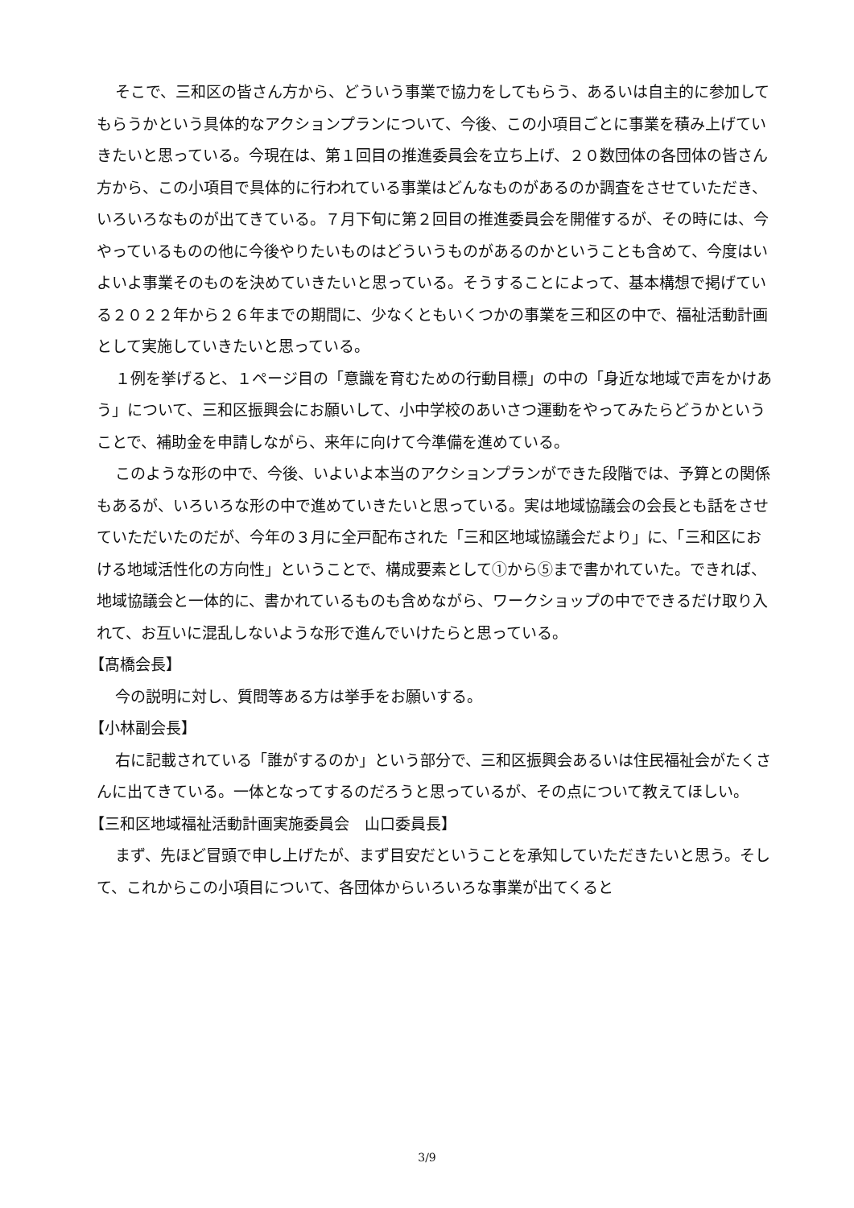そこで、三和区の皆さん方から、どういう事業で協力をしてもらう、あるいは自主的に参加してもらうかという具体的なアクションプランについて、今後、この小項目ごとに事業を積み上げていきたいと思っている。今現在は、第１回目の推進委員会を立ち上げ、２０数団体の各団体の皆さん方から、この小項目で具体的に行われている事業はどんなものがあるのか調査をさせていただき、いろいろなものが出てきている。７月下旬に第２回目の推進委員会を開催するが、その時には、今やっているものの他に今後やりたいものはどういうものがあるのかということも含めて、今度はいよいよ事業そのものを決めていきたいと思っている。そうすることによって、基本構想で掲げている２０２２年から２６年までの期間に、少なくともいくつかの事業を三和区の中で、福祉活動計画として実施していきたいと思っている。
１例を挙げると、１ページ目の「意識を育むための行動目標」の中の「身近な地域で声をかけあう」について、三和区振興会にお願いして、小中学校のあいさつ運動をやってみたらどうかということで、補助金を申請しながら、来年に向けて今準備を進めている。
このような形の中で、今後、いよいよ本当のアクションプランができた段階では、予算との関係もあるが、いろいろな形の中で進めていきたいと思っている。実は地域協議会の会長とも話をさせていただいたのだが、今年の３月に全戸配布された「三和区地域協議会だより」に、「三和区における地域活性化の方向性」ということで、構成要素として①から⑤まで書かれていた。できれば、地域協議会と一体的に、書かれているものも含めながら、ワークショップの中でできるだけ取り入れて、お互いに混乱しないような形で進んでいけたらと思っている。
【髙橋会長】
今の説明に対し、質問等ある方は挙手をお願いする。
【小林副会長】
右に記載されている「誰がするのか」という部分で、三和区振興会あるいは住民福祉会がたくさんに出てきている。一体となってするのだろうと思っているが、その点について教えてほしい。
【三和区地域福祉活動計画実施委員会　山口委員長】
まず、先ほど冒頭で申し上げたが、まず目安だということを承知していただきたいと思う。そして、これからこの小項目について、各団体からいろいろな事業が出てくると
3/9